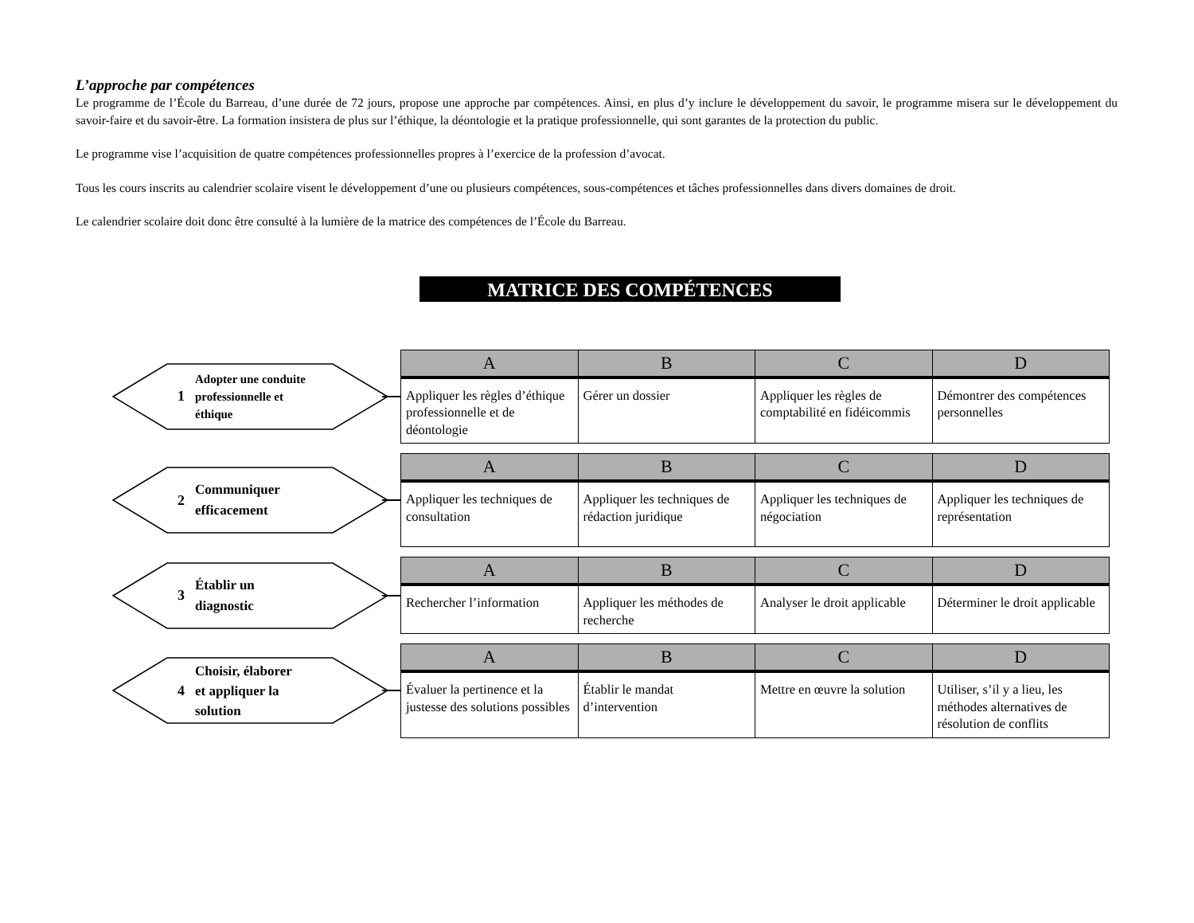L’approche par compétences
Le programme de l’École du Barreau, d’une durée de 72 jours, propose une approche par compétences. Ainsi, en plus d’y inclure le développement du savoir, le programme misera sur le développement du savoir-faire et du savoir-être. La formation insistera de plus sur l’éthique, la déontologie et la pratique professionnelle, qui sont garantes de la protection du public.
Le programme vise l’acquisition de quatre compétences professionnelles propres à l’exercice de la profession d’avocat.
Tous les cours inscrits au calendrier scolaire visent le développement d’une ou plusieurs compétences, sous-compétences et tâches professionnelles dans divers domaines de droit.
Le calendrier scolaire doit donc être consulté à la lumière de la matrice des compétences de l’École du Barreau.
MATRICE DES COMPÉTENCES
1 Adopter une conduite
professionnelle et
éthique
| A | B | C | D |
| --- | --- | --- | --- |
| Appliquer les règles d’éthique professionnelle et de déontologie | Gérer un dossier | Appliquer les règles de comptabilité en fidéicommis | Démontrer des compétences personnelles |
2 Communiquer
efficacement
| A | B | C | D |
| --- | --- | --- | --- |
| Appliquer les techniques de consultation | Appliquer les techniques de rédaction juridique | Appliquer les techniques de négociation | Appliquer les techniques de représentation |
3 Établir un
diagnostic
| A | B | C | D |
| --- | --- | --- | --- |
| Rechercher l’information | Appliquer les méthodes de recherche | Analyser le droit applicable | Déterminer le droit applicable |
4 Choisir, élaborer
et appliquer la
solution
| A | B | C | D |
| --- | --- | --- | --- |
| Évaluer la pertinence et la justesse des solutions possibles | Établir le mandat d’intervention | Mettre en œuvre la solution | Utiliser, s’il y a lieu, les méthodes alternatives de résolution de conflits |